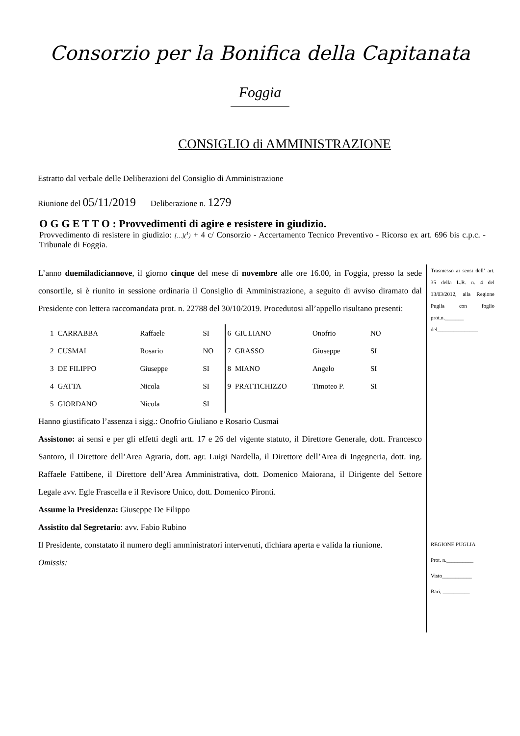Consorzio per la Bonifica della Capitanata
Foggia
CONSIGLIO di AMMINISTRAZIONE
Estratto dal verbale delle Deliberazioni del Consiglio di Amministrazione
Riunione del 05/11/2019 Deliberazione n. 1279
O G G E T T O : Provvedimenti di agire e resistere in giudizio.
Provvedimento di resistere in giudizio: […](<sup>1</sup>) + 4 c/ Consorzio - Accertamento Tecnico Preventivo - Ricorso ex art. 696 bis c.p.c. - Tribunale di Foggia.
L’anno duemiladiciannove, il giorno cinque del mese di novembre alle ore 16.00, in Foggia, presso la sede consortile, si è riunito in sessione ordinaria il Consiglio di Amministrazione, a seguito di avviso diramato dal Presidente con lettera raccomandata prot. n. 22788 del 30/10/2019. Procedutosi all’appello risultano presenti:
| 1 | CARRABBA | Raffaele | SI | 6 | GIULIANO | Onofrio | NO |
| 2 | CUSMAI | Rosario | NO | 7 | GRASSO | Giuseppe | SI |
| 3 | DE FILIPPO | Giuseppe | SI | 8 | MIANO | Angelo | SI |
| 4 | GATTA | Nicola | SI | 9 | PRATTICHIZZO | Timoteo P. | SI |
| 5 | GIORDANO | Nicola | SI | | | | |
Hanno giustificato l’assenza i sigg.: Onofrio Giuliano e Rosario Cusmai
Assistono: ai sensi e per gli effetti degli artt. 17 e 26 del vigente statuto, il Direttore Generale, dott. Francesco Santoro, il Direttore dell’Area Agraria, dott. agr. Luigi Nardella, il Direttore dell’Area di Ingegneria, dott. ing. Raffaele Fattibene, il Direttore dell’Area Amministrativa, dott. Domenico Maiorana, il Dirigente del Settore Legale avv. Egle Frascella e il Revisore Unico, dott. Domenico Pironti.
Assume la Presidenza: Giuseppe De Filippo
Assistito dal Segretario: avv. Fabio Rubino
Il Presidente, constatato il numero degli amministratori intervenuti, dichiara aperta e valida la riunione.
Omissis:
Trasmesso ai sensi dell’ art. 35 della L.R. n. 4 del 13/03/2012, alla Regione Puglia con foglio prot.n._______ del_______________
REGIONE PUGLIA
Prot. n.__________
Visto___________
Bari, __________